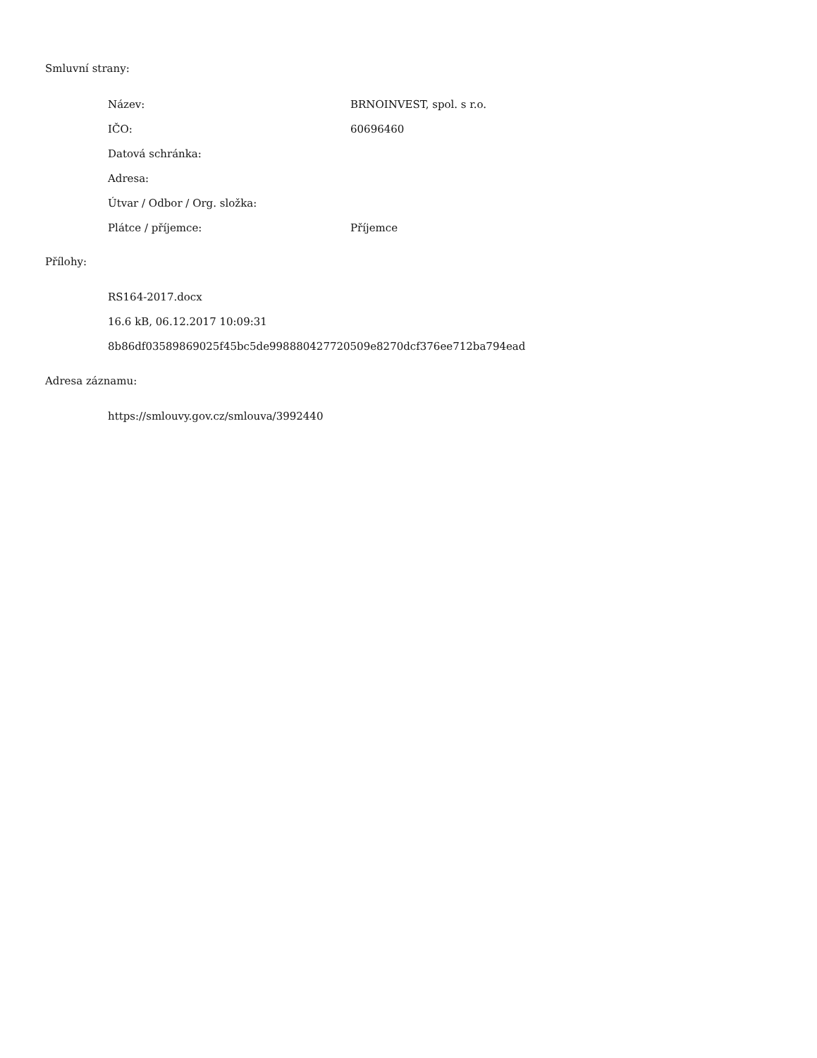Smluvní strany:
| Název: | BRNOINVEST, spol. s r.o. |
| IČO: | 60696460 |
| Datová schránka: | |
| Adresa: | |
| Útvar / Odbor / Org. složka: | |
| Plátce / příjemce: | Příjemce |
Přílohy:
RS164-2017.docx
16.6 kB, 06.12.2017 10:09:31
8b86df03589869025f45bc5de998880427720509e8270dcf376ee712ba794ead
Adresa záznamu:
https://smlouvy.gov.cz/smlouva/3992440